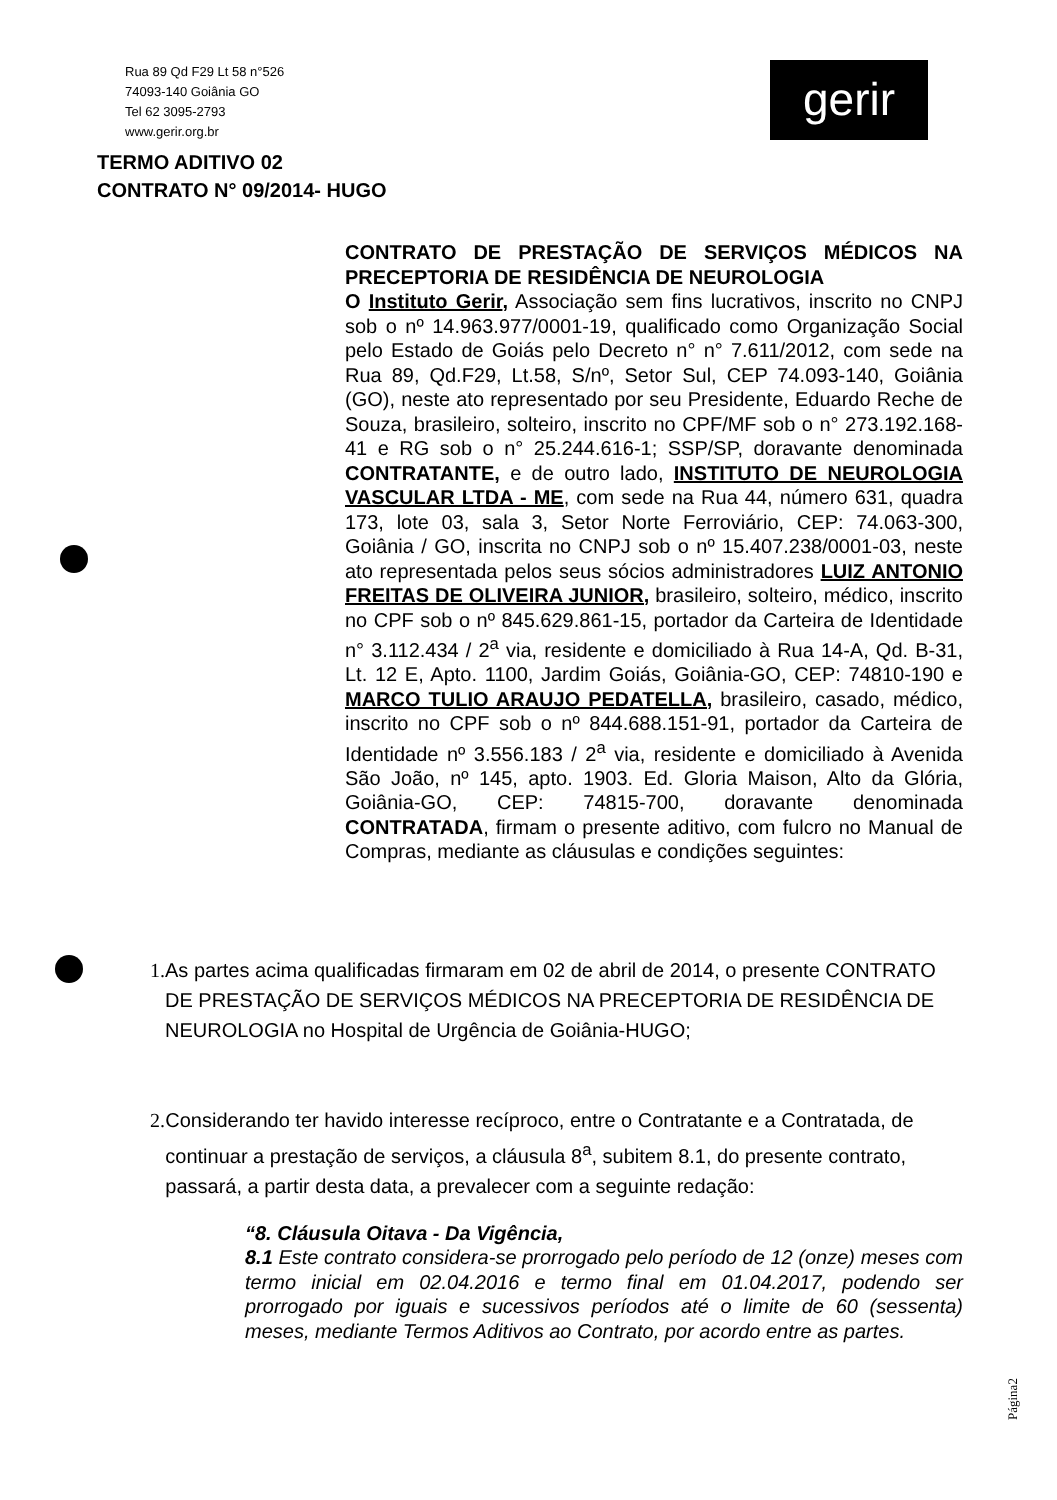Rua 89 Qd F29 Lt 58 n°526
74093-140 Goiânia GO
Tel 62 3095-2793
www.gerir.org.br
gerir
TERMO ADITIVO 02
CONTRATO N° 09/2014- HUGO
CONTRATO DE PRESTAÇÃO DE SERVIÇOS MÉDICOS NA PRECEPTORIA DE RESIDÊNCIA DE NEUROLOGIA
O Instituto Gerir, Associação sem fins lucrativos, inscrito no CNPJ sob o nº 14.963.977/0001-19, qualificado como Organização Social pelo Estado de Goiás pelo Decreto n° n° 7.611/2012, com sede na Rua 89, Qd.F29, Lt.58, S/nº, Setor Sul, CEP 74.093-140, Goiânia (GO), neste ato representado por seu Presidente, Eduardo Reche de Souza, brasileiro, solteiro, inscrito no CPF/MF sob o n° 273.192.168-41 e RG sob o n° 25.244.616-1; SSP/SP, doravante denominada CONTRATANTE, e de outro lado, INSTITUTO DE NEUROLOGIA VASCULAR LTDA - ME, com sede na Rua 44, número 631, quadra 173, lote 03, sala 3, Setor Norte Ferroviário, CEP: 74.063-300, Goiânia / GO, inscrita no CNPJ sob o nº 15.407.238/0001-03, neste ato representada pelos seus sócios administradores LUIZ ANTONIO FREITAS DE OLIVEIRA JUNIOR, brasileiro, solteiro, médico, inscrito no CPF sob o nº 845.629.861-15, portador da Carteira de Identidade n° 3.112.434 / 2<sup>a</sup> via, residente e domiciliado à Rua 14-A, Qd. B-31, Lt. 12 E, Apto. 1100, Jardim Goiás, Goiânia-GO, CEP: 74810-190 e MARCO TULIO ARAUJO PEDATELLA, brasileiro, casado, médico, inscrito no CPF sob o nº 844.688.151-91, portador da Carteira de Identidade nº 3.556.183 / 2<sup>a</sup> via, residente e domiciliado à Avenida São João, nº 145, apto. 1903. Ed. Gloria Maison, Alto da Glória, Goiânia-GO, CEP: 74815-700, doravante denominada CONTRATADA, firmam o presente aditivo, com fulcro no Manual de Compras, mediante as cláusulas e condições seguintes:
1. As partes acima qualificadas firmaram em 02 de abril de 2014, o presente CONTRATO DE PRESTAÇÃO DE SERVIÇOS MÉDICOS NA PRECEPTORIA DE RESIDÊNCIA DE NEUROLOGIA no Hospital de Urgência de Goiânia-HUGO;
2. Considerando ter havido interesse recíproco, entre o Contratante e a Contratada, de continuar a prestação de serviços, a cláusula 8<sup>a</sup>, subitem 8.1, do presente contrato, passará, a partir desta data, a prevalecer com a seguinte redação:
“8. Cláusula Oitava - Da Vigência,
8.1 Este contrato considera-se prorrogado pelo período de 12 (onze) meses com termo inicial em 02.04.2016 e termo final em 01.04.2017, podendo ser prorrogado por iguais e sucessivos períodos até o limite de 60 (sessenta) meses, mediante Termos Aditivos ao Contrato, por acordo entre as partes.
Página2